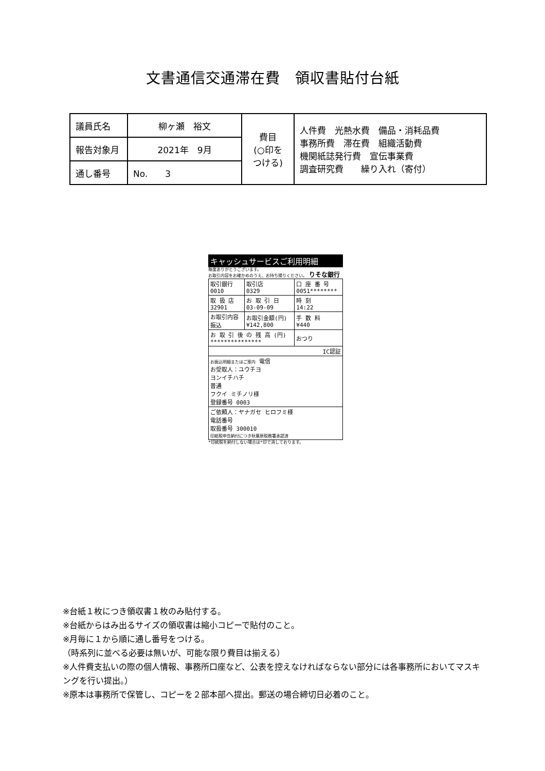文書通信交通滞在費　領収書貼付台紙
| 議員氏名 | 柳ヶ瀬 裕文 | 費目 (○印を つける) | 人件費 光熱水費 備品・消耗品費 事務所費 滞在費 組織活動費 機関紙誌発行費 宣伝事業費 調査研究費 繰り入れ（寄付） |
| 報告対象月 | 2021年 9月 | | |
| 通し番号 | No. 3 | | |
キャッシュサービスご利用明細
毎度ありがとうございます。
お取引内容をお確かめのうえ、お持ち帰りください。　りそな銀行
| 取引銀行 0010 | 取引店 0329 | 口 座 番 号 0051******** | |
| 取 扱 店 32901 | お 取 引 日 03-09-09 | | 時 刻 14:22 |
| お取引内容 振込 | お取引金額(円) ¥142,800 | | 手 数 料 ¥440 |
| お 取 引 後 の 残 高 (円) *************** | | | おつり |
| IC認証 | | | |
| お振込明細またはご案内 電信 お受取人：ユウチヨ ヨンイチハチ 普通 フクイ ミチノリ様 登録番号 0003 | | | |
| ご依頼人：ヤナガセ ヒロフミ様 電話番号 取扱番号 300010 印紙税申告納付につき秋葉原税務署承認済 | | | |
*印紙税を納付しない場合は*印で消しております。
※台紙１枚につき領収書１枚のみ貼付する。
※台紙からはみ出るサイズの領収書は縮小コピーで貼付のこと。
※月毎に１から順に通し番号をつける。
（時系列に並べる必要は無いが、可能な限り費目は揃える）
※人件費支払いの際の個人情報、事務所口座など、公表を控えなければならない部分には各事務所においてマスキングを行い提出。）
※原本は事務所で保管し、コピーを２部本部へ提出。郵送の場合締切日必着のこと。